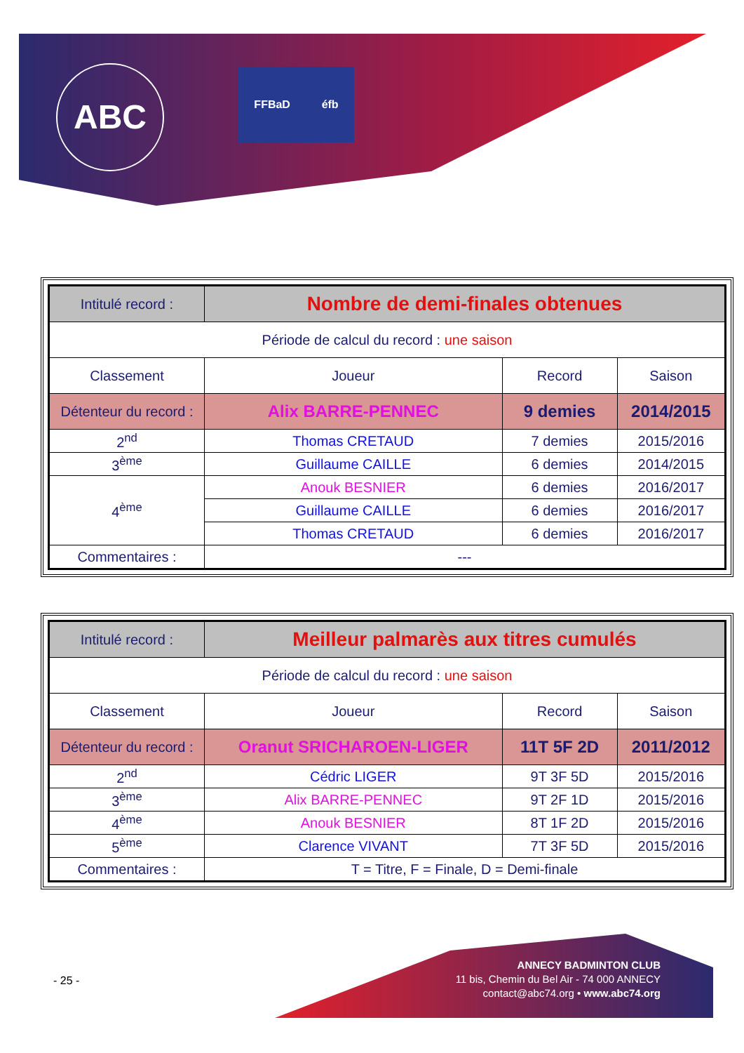ABC FFBaD éfb
| Intitulé record : | Nombre de demi-finales obtenues | | |
| Période de calcul du record : une saison | | | |
| Classement | Joueur | Record | Saison |
| Détenteur du record : | Alix BARRE-PENNEC | 9 demies | 2014/2015 |
| 2<sup>nd</sup> | Thomas CRETAUD | 7 demies | 2015/2016 |
| 3<sup>ème</sup> | Guillaume CAILLE | 6 demies | 2014/2015 |
| 4<sup>ème</sup> | Anouk BESNIER | 6 demies | 2016/2017 |
| | Guillaume CAILLE | 6 demies | 2016/2017 |
| | Thomas CRETAUD | 6 demies | 2016/2017 |
| Commentaires : | --- | | |
| Intitulé record : | Meilleur palmarès aux titres cumulés | | |
| Période de calcul du record : une saison | | | |
| Classement | Joueur | Record | Saison |
| Détenteur du record : | Oranut SRICHAROEN-LIGER | 11T 5F 2D | 2011/2012 |
| 2<sup>nd</sup> | Cédric LIGER | 9T 3F 5D | 2015/2016 |
| 3<sup>ème</sup> | Alix BARRE-PENNEC | 9T 2F 1D | 2015/2016 |
| 4<sup>ème</sup> | Anouk BESNIER | 8T 1F 2D | 2015/2016 |
| 5<sup>ème</sup> | Clarence VIVANT | 7T 3F 5D | 2015/2016 |
| Commentaires : | T = Titre, F = Finale, D = Demi-finale | | |
- 25 -
ANNECY BADMINTON CLUB
11 bis, Chemin du Bel Air - 74 000 ANNECY
contact@abc74.org • www.abc74.org